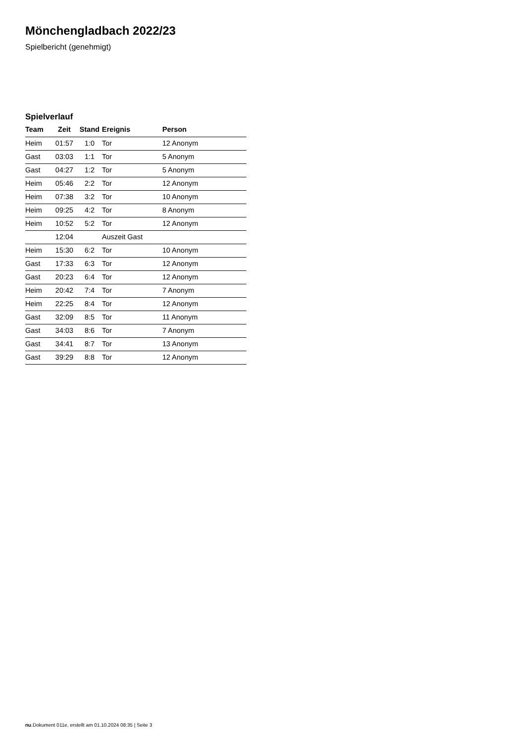Mönchengladbach 2022/23
Spielbericht (genehmigt)
Spielverlauf
| Team | Zeit | Stand | Ereignis | Person |
| --- | --- | --- | --- | --- |
| Heim | 01:57 | 1:0 | Tor | 12 Anonym |
| Gast | 03:03 | 1:1 | Tor | 5 Anonym |
| Gast | 04:27 | 1:2 | Tor | 5 Anonym |
| Heim | 05:46 | 2:2 | Tor | 12 Anonym |
| Heim | 07:38 | 3:2 | Tor | 10 Anonym |
| Heim | 09:25 | 4:2 | Tor | 8 Anonym |
| Heim | 10:52 | 5:2 | Tor | 12 Anonym |
| | 12:04 | | Auszeit Gast | |
| Heim | 15:30 | 6:2 | Tor | 10 Anonym |
| Gast | 17:33 | 6:3 | Tor | 12 Anonym |
| Gast | 20:23 | 6:4 | Tor | 12 Anonym |
| Heim | 20:42 | 7:4 | Tor | 7 Anonym |
| Heim | 22:25 | 8:4 | Tor | 12 Anonym |
| Gast | 32:09 | 8:5 | Tor | 11 Anonym |
| Gast | 34:03 | 8:6 | Tor | 7 Anonym |
| Gast | 34:41 | 8:7 | Tor | 13 Anonym |
| Gast | 39:29 | 8:8 | Tor | 12 Anonym |
nu.Dokument 011e, erstellt am 01.10.2024 08:35 | Seite 3